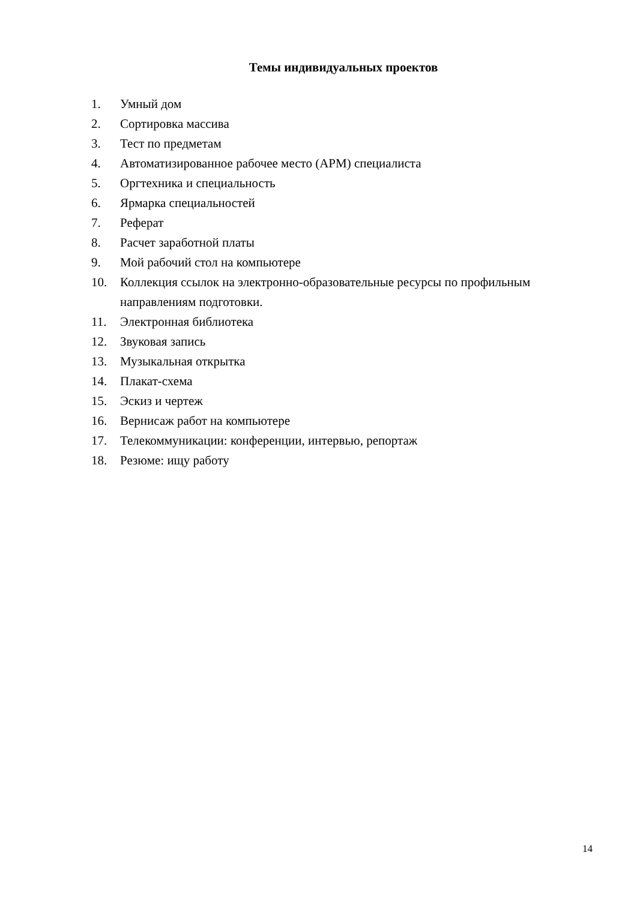Темы индивидуальных проектов
1. Умный дом
2. Сортировка массива
3. Тест по предметам
4. Автоматизированное рабочее место (АРМ) специалиста
5. Оргтехника и специальность
6. Ярмарка специальностей
7. Реферат
8. Расчет заработной платы
9. Мой рабочий стол на компьютере
10. Коллекция ссылок на электронно-образовательные ресурсы по профильным направлениям подготовки.
11. Электронная библиотека
12. Звуковая запись
13. Музыкальная открытка
14. Плакат-схема
15. Эскиз и чертеж
16. Вернисаж работ на компьютере
17. Телекоммуникации: конференции, интервью, репортаж
18. Резюме: ищу работу
14